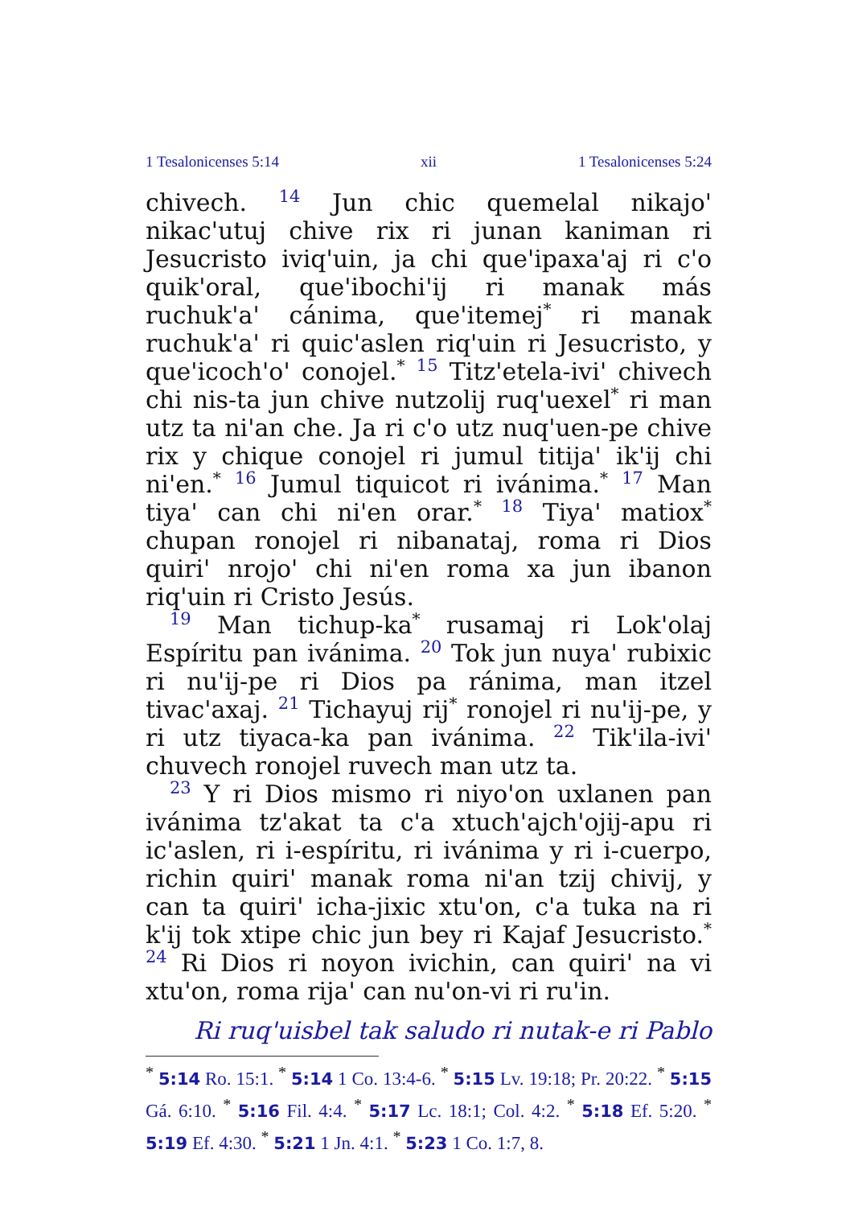1 Tesalonicenses 5:14 xii 1 Tesalonicenses 5:24
chivech. 14 Jun chic quemelal nikajo' nikac'utuj chive rix ri junan kaniman ri Jesucristo iviq'uin, ja chi que'ipaxa'aj ri c'o quik'oral, que'ibochi'ij ri manak más ruchuk'a' cánima, que'itemej<sup>*</sup> ri manak ruchuk'a' ri quic'aslen riq'uin ri Jesucristo, y que'icoch'o' conojel.<sup>*</sup> 15 Titz'etela-ivi' chivech chi nis-ta jun chive nutzolij ruq'uexel<sup>*</sup> ri man utz ta ni'an che. Ja ri c'o utz nuq'uen-pe chive rix y chique conojel ri jumul titija' ik'ij chi ni'en.<sup>*</sup> 16 Jumul tiquicot ri ivánima.<sup>*</sup> 17 Man tiya' can chi ni'en orar.<sup>*</sup> 18 Tiya' matiox<sup>*</sup> chupan ronojel ri nibanataj, roma ri Dios quiri' nrojo' chi ni'en roma xa jun ibanon riq'uin ri Cristo Jesús.
19 Man tichup-ka<sup>*</sup> rusamaj ri Lok'olaj Espíritu pan ivánima. 20 Tok jun nuya' rubixic ri nu'ij-pe ri Dios pa ránima, man itzel tivac'axaj. 21 Tichayuj rij<sup>*</sup> ronojel ri nu'ij-pe, y ri utz tiyaca-ka pan ivánima. 22 Tik'ila-ivi' chuvech ronojel ruvech man utz ta.
23 Y ri Dios mismo ri niyo'on uxlanen pan ivánima tz'akat ta c'a xtuch'ajch'ojij-apu ri ic'aslen, ri i-espíritu, ri ivánima y ri i-cuerpo, richin quiri' manak roma ni'an tzij chivij, y can ta quiri' icha-jixic xtu'on, c'a tuka na ri k'ij tok xtipe chic jun bey ri Kajaf Jesucristo.<sup>*</sup> 24 Ri Dios ri noyon ivichin, can quiri' na vi xtu'on, roma rija' can nu'on-vi ri ru'in.
Ri ruq'uisbel tak saludo ri nutak-e ri Pablo
<sup>*</sup> 5:14 Ro. 15:1. <sup>*</sup> 5:14 1 Co. 13:4-6. <sup>*</sup> 5:15 Lv. 19:18; Pr. 20:22. <sup>*</sup> 5:15 Gá. 6:10. <sup>*</sup> 5:16 Fil. 4:4. <sup>*</sup> 5:17 Lc. 18:1; Col. 4:2. <sup>*</sup> 5:18 Ef. 5:20. <sup>*</sup> 5:19 Ef. 4:30. <sup>*</sup> 5:21 1 Jn. 4:1. <sup>*</sup> 5:23 1 Co. 1:7, 8.